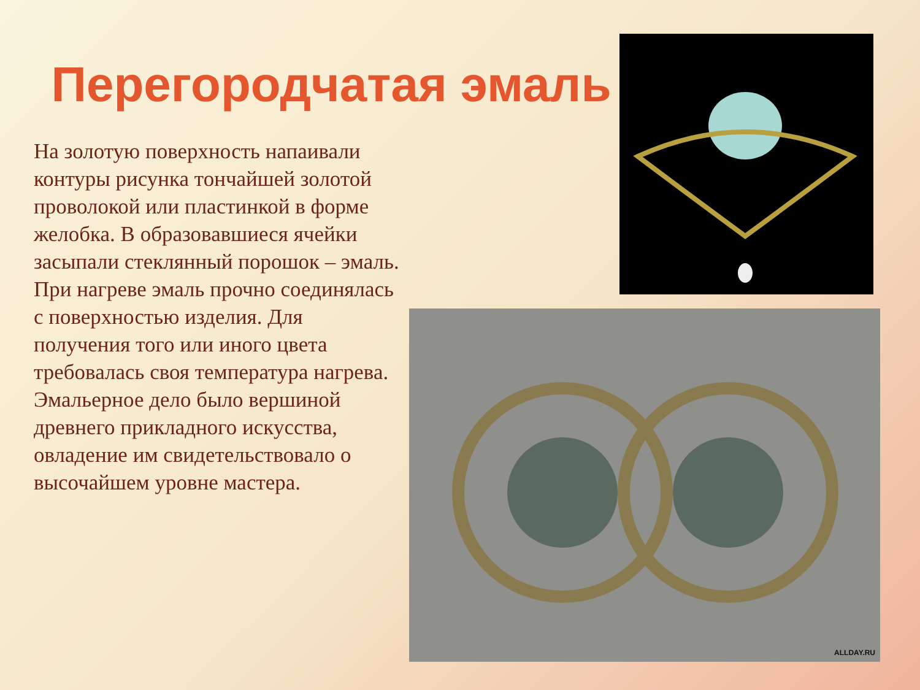Перегородчатая эмаль
На золотую поверхность напаивали контуры рисунка тончайшей золотой проволокой или пластинкой в форме желобка. В образовавшиеся ячейки засыпали стеклянный порошок – эмаль. При нагреве эмаль прочно соединялась с поверхностью изделия. Для получения того или иного цвета требовалась своя температура нагрева. Эмальерное дело было вершиной древнего прикладного искусства, овладение им свидетельствовало о высочайшем уровне мастера.
ALLDAY.RU